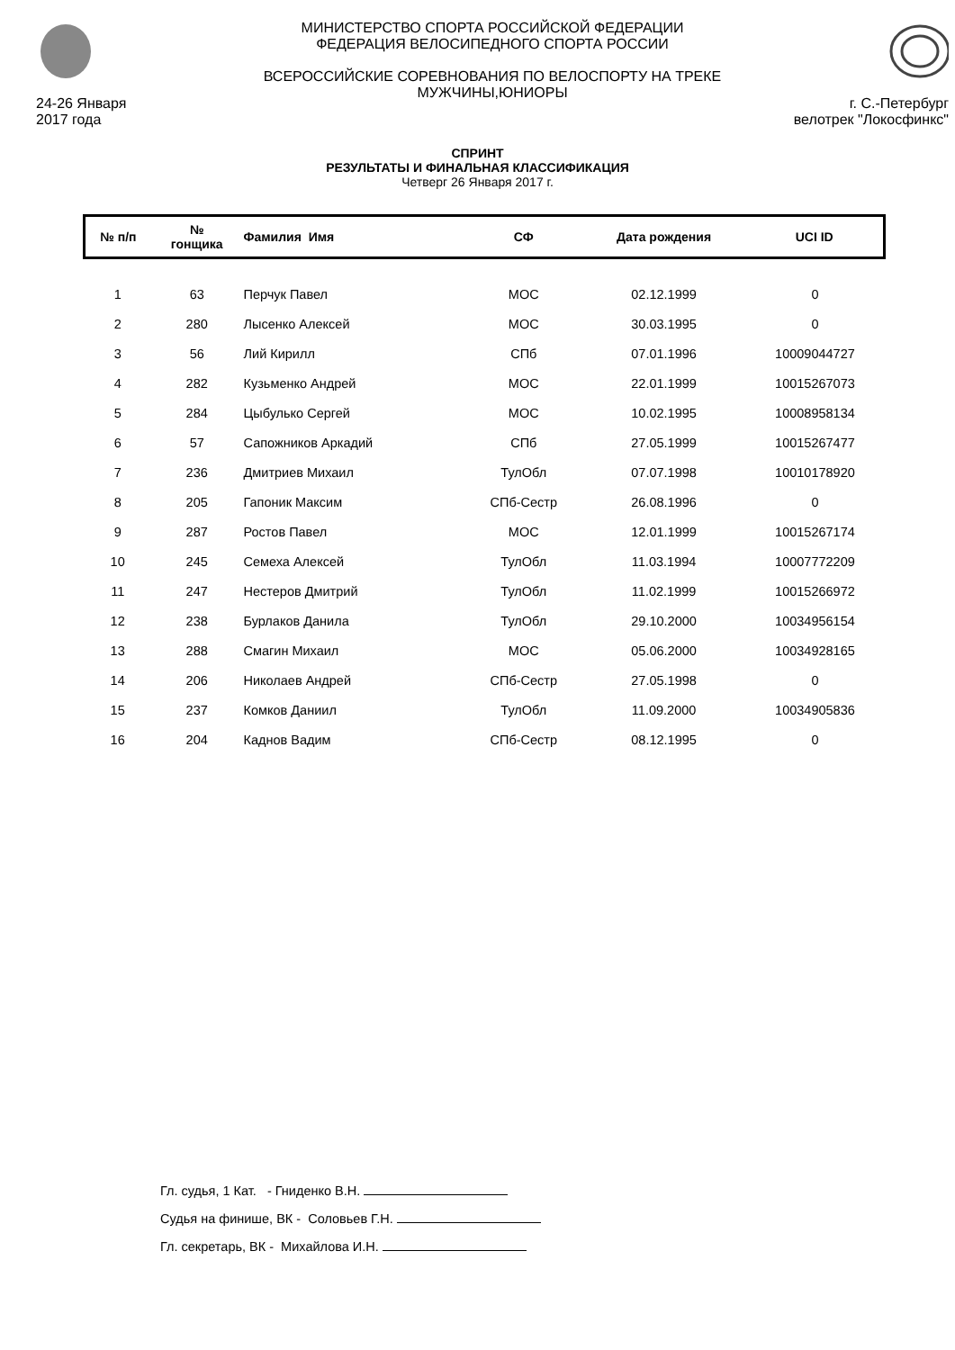24-26 Января
2017 года
МИНИСТЕРСТВО СПОРТА РОССИЙСКОЙ ФЕДЕРАЦИИ
ФЕДЕРАЦИЯ ВЕЛОСИПЕДНОГО СПОРТА РОССИИ
ВСЕРОССИЙСКИЕ СОРЕВНОВАНИЯ ПО ВЕЛОСПОРТУ НА ТРЕКЕ
МУЖЧИНЫ,ЮНИОРЫ
г. С.-Петербург
велотрек "Локосфинкс"
СПРИНТ
РЕЗУЛЬТАТЫ И ФИНАЛЬНАЯ КЛАССИФИКАЦИЯ
Четверг 26 Января 2017 г.
| № п/п | № гонщика | Фамилия Имя | СФ | Дата рождения | UCI ID |
| --- | --- | --- | --- | --- | --- |
| 1 | 63 | Перчук Павел | МОС | 02.12.1999 | 0 |
| 2 | 280 | Лысенко Алексей | МОС | 30.03.1995 | 0 |
| 3 | 56 | Лий Кирилл | СПб | 07.01.1996 | 10009044727 |
| 4 | 282 | Кузьменко Андрей | МОС | 22.01.1999 | 10015267073 |
| 5 | 284 | Цыбулько Сергей | МОС | 10.02.1995 | 10008958134 |
| 6 | 57 | Сапожников Аркадий | СПб | 27.05.1999 | 10015267477 |
| 7 | 236 | Дмитриев Михаил | ТулОбл | 07.07.1998 | 10010178920 |
| 8 | 205 | Гапоник Максим | СПб-Сестр | 26.08.1996 | 0 |
| 9 | 287 | Ростов Павел | МОС | 12.01.1999 | 10015267174 |
| 10 | 245 | Семеха Алексей | ТулОбл | 11.03.1994 | 10007772209 |
| 11 | 247 | Нестеров Дмитрий | ТулОбл | 11.02.1999 | 10015266972 |
| 12 | 238 | Бурлаков Данила | ТулОбл | 29.10.2000 | 10034956154 |
| 13 | 288 | Смагин Михаил | МОС | 05.06.2000 | 10034928165 |
| 14 | 206 | Николаев Андрей | СПб-Сестр | 27.05.1998 | 0 |
| 15 | 237 | Комков Даниил | ТулОбл | 11.09.2000 | 10034905836 |
| 16 | 204 | Каднов Вадим | СПб-Сестр | 08.12.1995 | 0 |
Гл. судья, 1 Кат. - Гниденко В.Н.
Судья на финише, ВК - Соловьев Г.Н.
Гл. секретарь, ВК - Михайлова И.Н.